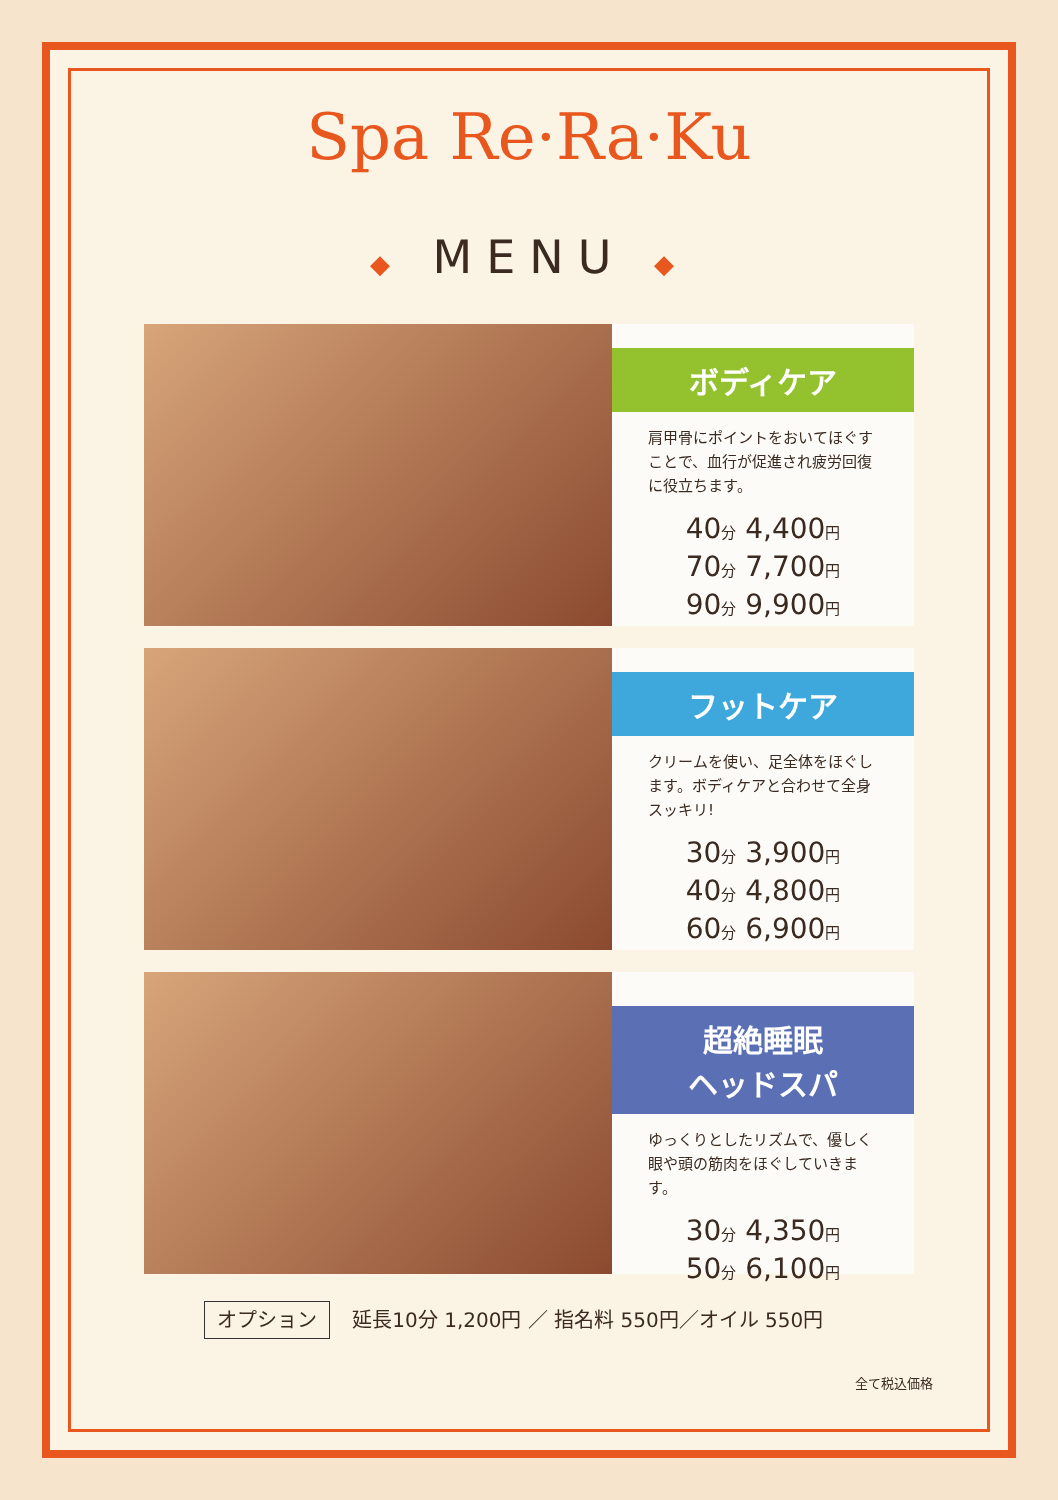Spa Re·Ra·Ku
◆ MENU ◆
ボディケア
肩甲骨にポイントをおいてほぐすことで、血行が促進され疲労回復に役立ちます。
40分 4,400円
70分 7,700円
90分 9,900円
フットケア
クリームを使い、足全体をほぐします。ボディケアと合わせて全身スッキリ!
30分 3,900円
40分 4,800円
60分 6,900円
超絶睡眠
ヘッドスパ
ゆっくりとしたリズムで、優しく眼や頭の筋肉をほぐしていきます。
30分 4,350円
50分 6,100円
オプション 延長10分 1,200円 ／ 指名料 550円／オイル 550円
全て税込価格